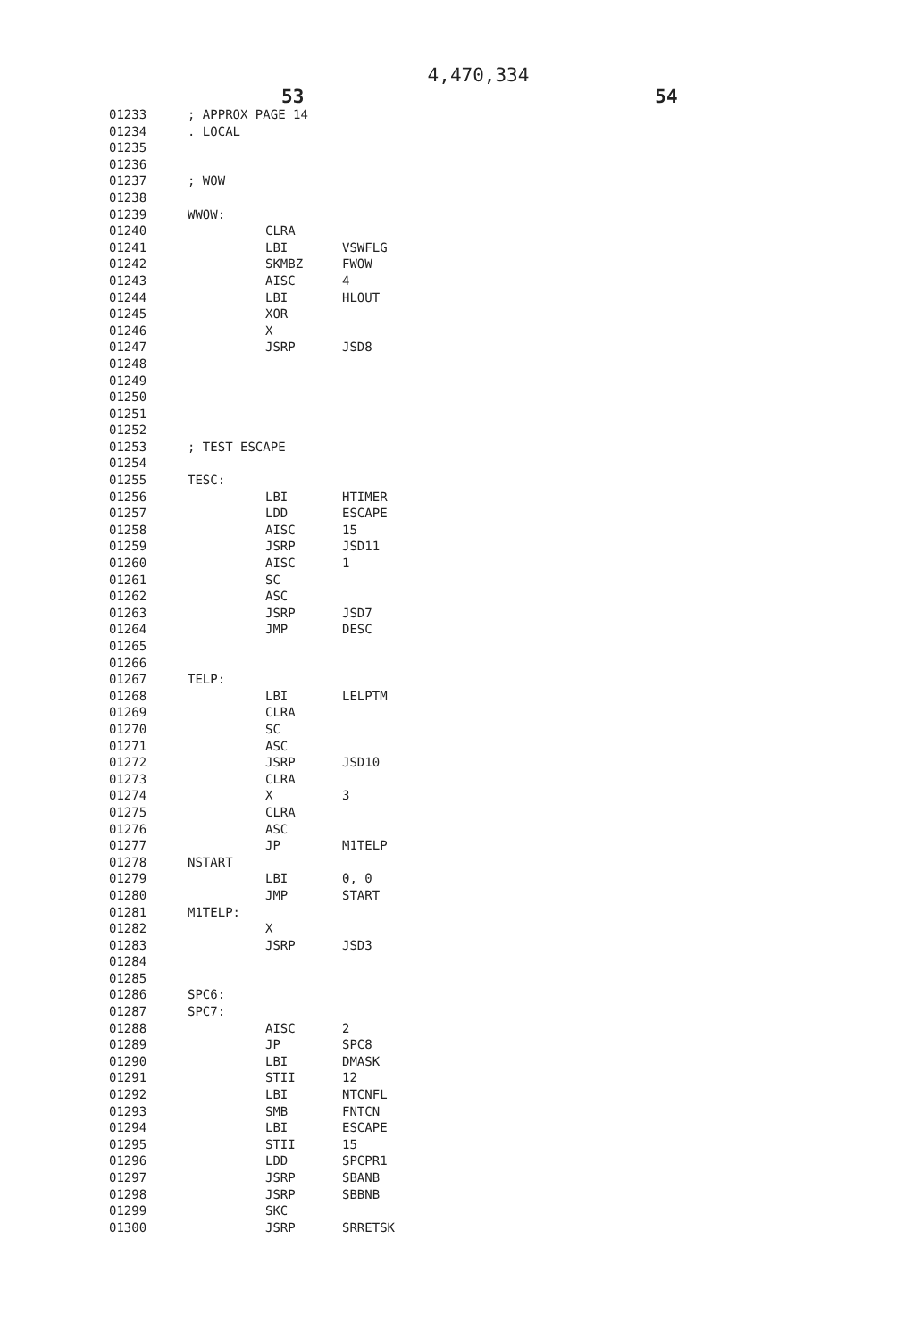4,470,334
53 54
| 01233 | ; APPROX PAGE 14 | | |
| 01234 | . LOCAL | | |
| 01235 | | | |
| 01236 | | | |
| 01237 | ; WOW | | |
| 01238 | | | |
| 01239 | WWOW: | | |
| 01240 | | CLRA | |
| 01241 | | LBI | VSWFLG |
| 01242 | | SKMBZ | FWOW |
| 01243 | | AISC | 4 |
| 01244 | | LBI | HLOUT |
| 01245 | | XOR | |
| 01246 | | X | |
| 01247 | | JSRP | JSD8 |
| 01248 | | | |
| 01249 | | | |
| 01250 | | | |
| 01251 | | | |
| 01252 | | | |
| 01253 | ; TEST ESCAPE | | |
| 01254 | | | |
| 01255 | TESC: | | |
| 01256 | | LBI | HTIMER |
| 01257 | | LDD | ESCAPE |
| 01258 | | AISC | 15 |
| 01259 | | JSRP | JSD11 |
| 01260 | | AISC | 1 |
| 01261 | | SC | |
| 01262 | | ASC | |
| 01263 | | JSRP | JSD7 |
| 01264 | | JMP | DESC |
| 01265 | | | |
| 01266 | | | |
| 01267 | TELP: | | |
| 01268 | | LBI | LELPTM |
| 01269 | | CLRA | |
| 01270 | | SC | |
| 01271 | | ASC | |
| 01272 | | JSRP | JSD10 |
| 01273 | | CLRA | |
| 01274 | | X | 3 |
| 01275 | | CLRA | |
| 01276 | | ASC | |
| 01277 | | JP | M1TELP |
| 01278 | NSTART | | |
| 01279 | | LBI | 0, 0 |
| 01280 | | JMP | START |
| 01281 | M1TELP: | | |
| 01282 | | X | |
| 01283 | | JSRP | JSD3 |
| 01284 | | | |
| 01285 | | | |
| 01286 | SPC6: | | |
| 01287 | SPC7: | | |
| 01288 | | AISC | 2 |
| 01289 | | JP | SPC8 |
| 01290 | | LBI | DMASK |
| 01291 | | STII | 12 |
| 01292 | | LBI | NTCNFL |
| 01293 | | SMB | FNTCN |
| 01294 | | LBI | ESCAPE |
| 01295 | | STII | 15 |
| 01296 | | LDD | SPCPR1 |
| 01297 | | JSRP | SBANB |
| 01298 | | JSRP | SBBNB |
| 01299 | | SKC | |
| 01300 | | JSRP | SRRETSK |